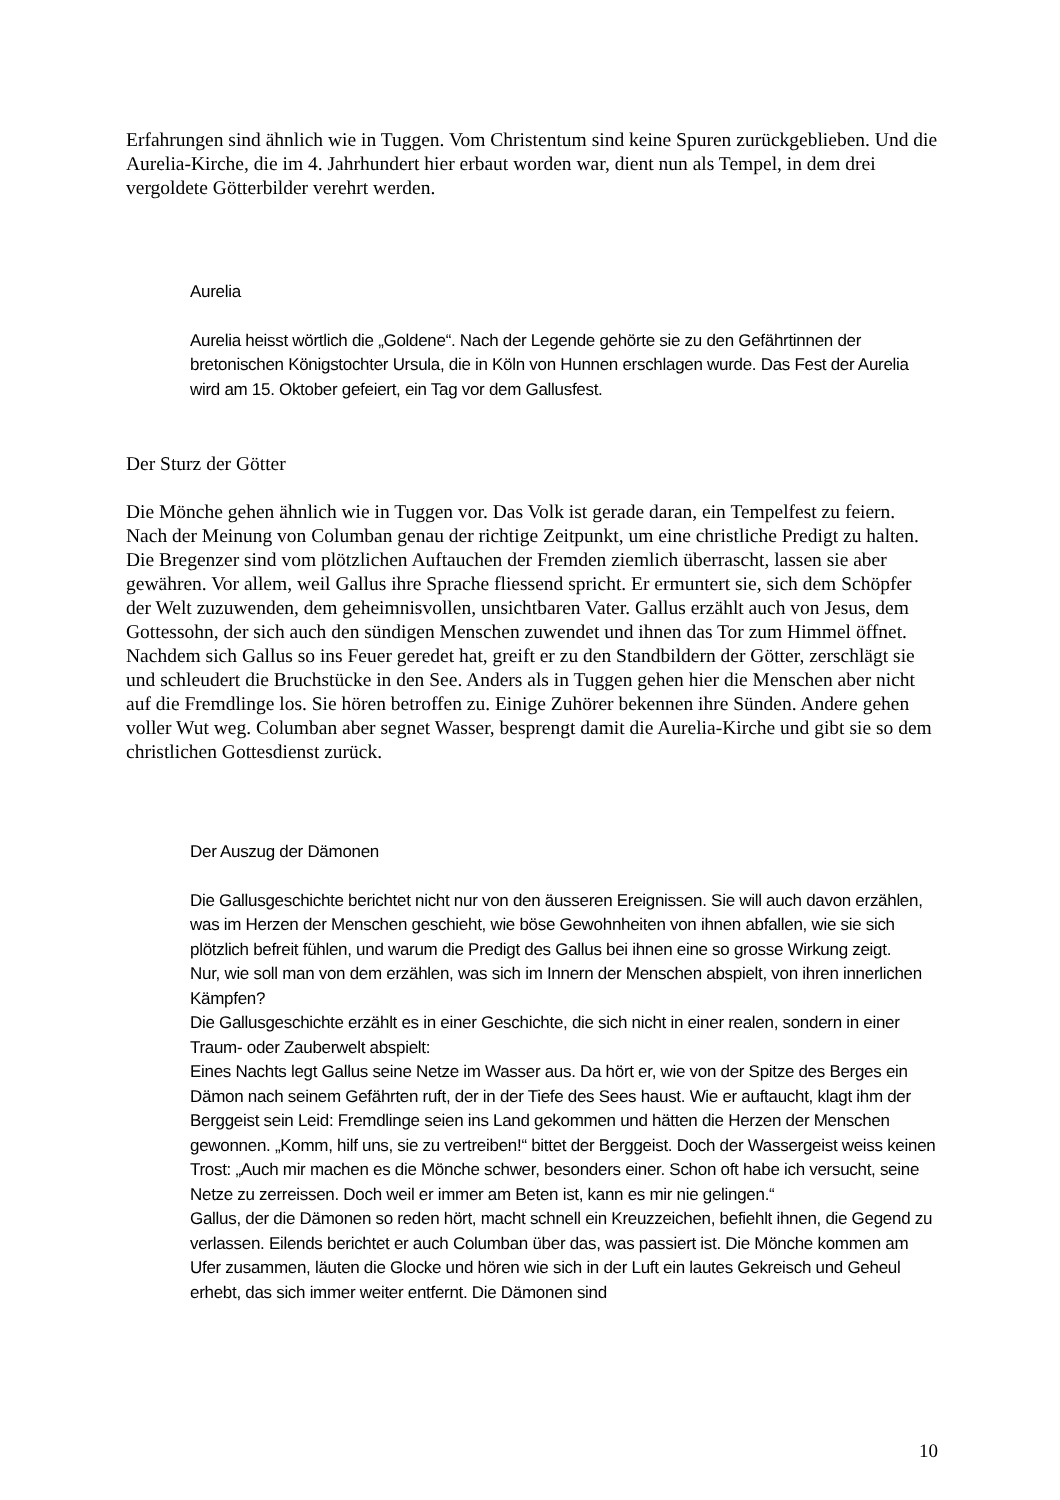Erfahrungen sind ähnlich wie in Tuggen. Vom Christentum sind keine Spuren zurückgeblieben. Und die Aurelia-Kirche, die im 4. Jahrhundert hier erbaut worden war, dient nun als Tempel, in dem drei vergoldete Götterbilder verehrt werden.
Aurelia
Aurelia heisst wörtlich die „Goldene“. Nach der Legende gehörte sie zu den Gefährtinnen der bretonischen Königstochter Ursula, die in Köln von Hunnen erschlagen wurde. Das Fest der Aurelia wird am 15. Oktober gefeiert, ein Tag vor dem Gallusfest.
Der Sturz der Götter
Die Mönche gehen ähnlich wie in Tuggen vor. Das Volk ist gerade daran, ein Tempelfest zu feiern. Nach der Meinung von Columban genau der richtige Zeitpunkt, um eine christliche Predigt zu halten. Die Bregenzer sind vom plötzlichen Auftauchen der Fremden ziemlich überrascht, lassen sie aber gewähren. Vor allem, weil Gallus ihre Sprache fliessend spricht. Er ermuntert sie, sich dem Schöpfer der Welt zuzuwenden, dem geheimnisvollen, unsichtbaren Vater. Gallus erzählt auch von Jesus, dem Gottessohn, der sich auch den sündigen Menschen zuwendet und ihnen das Tor zum Himmel öffnet.
Nachdem sich Gallus so ins Feuer geredet hat, greift er zu den Standbildern der Götter, zerschlägt sie und schleudert die Bruchstücke in den See. Anders als in Tuggen gehen hier die Menschen aber nicht auf die Fremdlinge los. Sie hören betroffen zu. Einige Zuhörer bekennen ihre Sünden. Andere gehen voller Wut weg. Columban aber segnet Wasser, besprengt damit die Aurelia-Kirche und gibt sie so dem christlichen Gottesdienst zurück.
Der Auszug der Dämonen
Die Gallusgeschichte berichtet nicht nur von den äusseren Ereignissen. Sie will auch davon erzählen, was im Herzen der Menschen geschieht, wie böse Gewohnheiten von ihnen abfallen, wie sie sich plötzlich befreit fühlen, und warum die Predigt des Gallus bei ihnen eine so grosse Wirkung zeigt.
Nur, wie soll man von dem erzählen, was sich im Innern der Menschen abspielt, von ihren innerlichen Kämpfen?
Die Gallusgeschichte erzählt es in einer Geschichte, die sich nicht in einer realen, sondern in einer Traum- oder Zauberwelt abspielt:
Eines Nachts legt Gallus seine Netze im Wasser aus. Da hört er, wie von der Spitze des Berges ein Dämon nach seinem Gefährten ruft, der in der Tiefe des Sees haust. Wie er auftaucht, klagt ihm der Berggeist sein Leid: Fremdlinge seien ins Land gekommen und hätten die Herzen der Menschen gewonnen. „Komm, hilf uns, sie zu vertreiben!“ bittet der Berggeist. Doch der Wassergeist weiss keinen Trost: „Auch mir machen es die Mönche schwer, besonders einer. Schon oft habe ich versucht, seine Netze zu zerreissen. Doch weil er immer am Beten ist, kann es mir nie gelingen.“
Gallus, der die Dämonen so reden hört, macht schnell ein Kreuzzeichen, befiehlt ihnen, die Gegend zu verlassen. Eilends berichtet er auch Columban über das, was passiert ist. Die Mönche kommen am Ufer zusammen, läuten die Glocke und hören wie sich in der Luft ein lautes Gekreisch und Geheul erhebt, das sich immer weiter entfernt. Die Dämonen sind
10